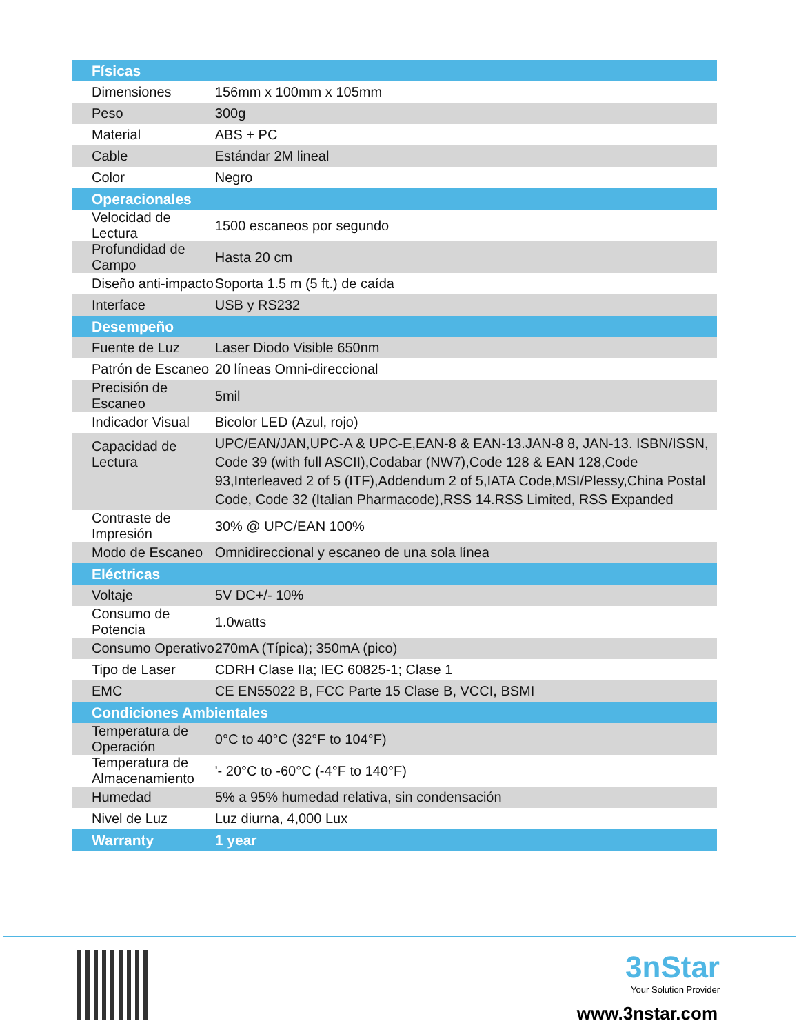| Físicas | |
| --- | --- |
| Dimensiones | 156mm x 100mm x 105mm |
| Peso | 300g |
| Material | ABS + PC |
| Cable | Estándar 2M lineal |
| Color | Negro |
| Operacionales | |
| Velocidad de Lectura | 1500 escaneos por segundo |
| Profundidad de Campo | Hasta 20 cm |
| Diseño anti-impacto | Soporta 1.5 m (5 ft.) de caída |
| Interface | USB y RS232 |
| Desempeño | |
| Fuente de Luz | Laser Diodo Visible 650nm |
| Patrón de Escaneo | 20 líneas Omni-direccional |
| Precisión de Escaneo | 5mil |
| Indicador Visual | Bicolor LED (Azul, rojo) |
| Capacidad de Lectura | UPC/EAN/JAN,UPC-A & UPC-E,EAN-8 & EAN-13.JAN-8 8, JAN-13. ISBN/ISSN, Code 39 (with full ASCII),Codabar (NW7),Code 128 & EAN 128,Code 93,Interleaved 2 of 5 (ITF),Addendum 2 of 5,IATA Code,MSI/Plessy,China Postal Code, Code 32 (Italian Pharmacode),RSS 14.RSS Limited, RSS Expanded |
| Contraste de Impresión | 30% @ UPC/EAN 100% |
| Modo de Escaneo | Omnidireccional y escaneo de una sola línea |
| Eléctricas | |
| Voltaje | 5V DC+/- 10% |
| Consumo de Potencia | 1.0watts |
| Consumo Operativo | 270mA (Típica); 350mA (pico) |
| Tipo de Laser | CDRH Clase IIa; IEC 60825-1; Clase 1 |
| EMC | CE EN55022 B, FCC Parte 15 Clase B, VCCI, BSMI |
| Condiciones Ambientales | |
| Temperatura de Operación | 0°C to 40°C (32°F to 104°F) |
| Temperatura de Almacenamiento | '- 20°C to -60°C (-4°F to 140°F) |
| Humedad | 5% a 95% humedad relativa, sin condensación |
| Nivel de Luz | Luz diurna, 4,000 Lux |
| Warranty | 1 year |
3nStar
Your Solution Provider
www.3nstar.com